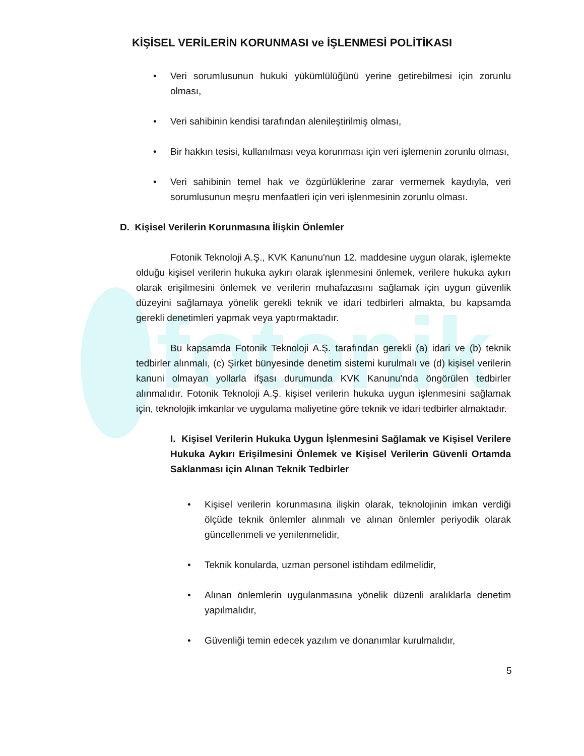fotonik
KİŞİSEL VERİLERİN KORUNMASI ve İŞLENMESİ POLİTİKASI
• Veri sorumlusunun hukuki yükümlülüğünü yerine getirebilmesi için zorunlu olması,
• Veri sahibinin kendisi tarafından alenileştirilmiş olması,
• Bir hakkın tesisi, kullanılması veya korunması için veri işlemenin zorunlu olması,
• Veri sahibinin temel hak ve özgürlüklerine zarar vermemek kaydıyla, veri sorumlusunun meşru menfaatleri için veri işlenmesinin zorunlu olması.
D. Kişisel Verilerin Korunmasına İlişkin Önlemler
Fotonik Teknoloji A.Ş., KVK Kanunu'nun 12. maddesine uygun olarak, işlemekte olduğu kişisel verilerin hukuka aykırı olarak işlenmesini önlemek, verilere hukuka aykırı olarak erişilmesini önlemek ve verilerin muhafazasını sağlamak için uygun güvenlik düzeyini sağlamaya yönelik gerekli teknik ve idari tedbirleri almakta, bu kapsamda gerekli denetimleri yapmak veya yaptırmaktadır.
Bu kapsamda Fotonik Teknoloji A.Ş. tarafından gerekli (a) idari ve (b) teknik tedbirler alınmalı, (c) Şirket bünyesinde denetim sistemi kurulmalı ve (d) kişisel verilerin kanuni olmayan yollarla ifşası durumunda KVK Kanunu'nda öngörülen tedbirler alınmalıdır. Fotonik Teknoloji A.Ş. kişisel verilerin hukuka uygun işlenmesini sağlamak için, teknolojik imkanlar ve uygulama maliyetine göre teknik ve idari tedbirler almaktadır.
I. Kişisel Verilerin Hukuka Uygun İşlenmesini Sağlamak ve Kişisel Verilere Hukuka Aykırı Erişilmesini Önlemek ve Kişisel Verilerin Güvenli Ortamda Saklanması için Alınan Teknik Tedbirler
• Kişisel verilerin korunmasına ilişkin olarak, teknolojinin imkan verdiği ölçüde teknik önlemler alınmalı ve alınan önlemler periyodik olarak güncellenmeli ve yenilenmelidir,
• Teknik konularda, uzman personel istihdam edilmelidir,
• Alınan önlemlerin uygulanmasına yönelik düzenli aralıklarla denetim yapılmalıdır,
• Güvenliği temin edecek yazılım ve donanımlar kurulmalıdır,
5